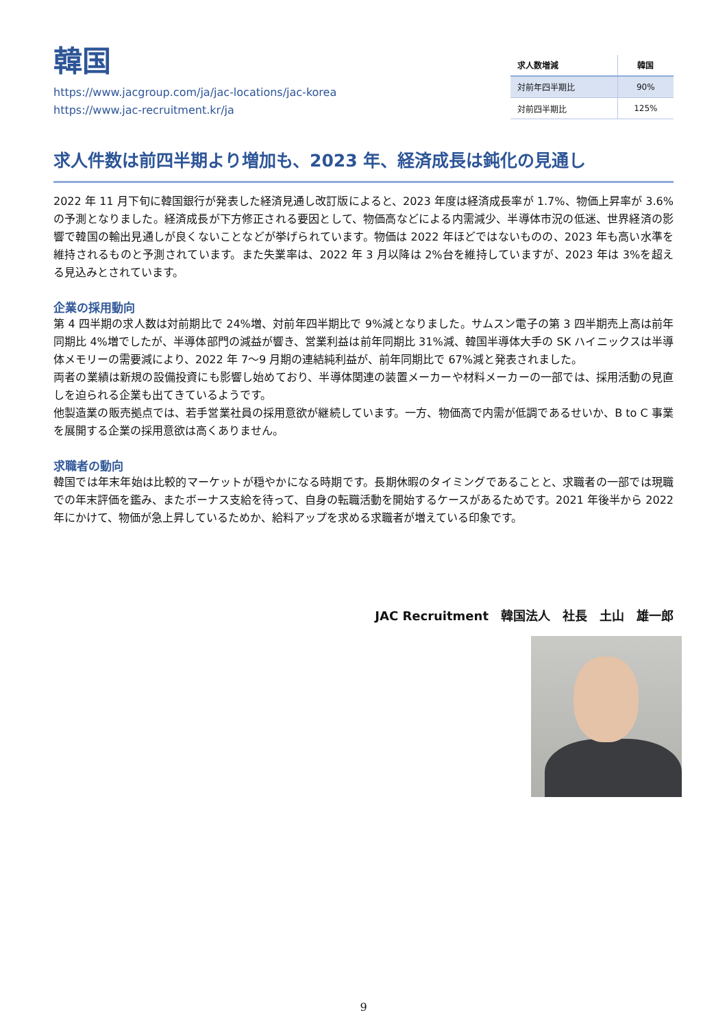韓国
https://www.jacgroup.com/ja/jac-locations/jac-korea
https://www.jac-recruitment.kr/ja
| 求人数増減 | 韓国 |
| --- | --- |
| 対前年四半期比 | 90% |
| 対前四半期比 | 125% |
求人件数は前四半期より増加も、2023 年、経済成長は鈍化の見通し
2022 年 11 月下旬に韓国銀行が発表した経済見通し改訂版によると、2023 年度は経済成長率が 1.7%、物価上昇率が 3.6%の予測となりました。経済成長が下方修正される要因として、物価高などによる内需減少、半導体市況の低迷、世界経済の影響で韓国の輸出見通しが良くないことなどが挙げられています。物価は 2022 年ほどではないものの、2023 年も高い水準を維持されるものと予測されています。また失業率は、2022 年 3 月以降は 2%台を維持していますが、2023 年は 3%を超える見込みとされています。
企業の採用動向
第 4 四半期の求人数は対前期比で 24%増、対前年四半期比で 9%減となりました。サムスン電子の第 3 四半期売上高は前年同期比 4%増でしたが、半導体部門の減益が響き、営業利益は前年同期比 31%減、韓国半導体大手の SK ハイニックスは半導体メモリーの需要減により、2022 年 7～9 月期の連結純利益が、前年同期比で 67%減と発表されました。
両者の業績は新規の設備投資にも影響し始めており、半導体関連の装置メーカーや材料メーカーの一部では、採用活動の見直しを迫られる企業も出てきているようです。
他製造業の販売拠点では、若手営業社員の採用意欲が継続しています。一方、物価高で内需が低調であるせいか、B to C 事業を展開する企業の採用意欲は高くありません。
求職者の動向
韓国では年末年始は比較的マーケットが穏やかになる時期です。長期休暇のタイミングであることと、求職者の一部では現職での年末評価を鑑み、またボーナス支給を待って、自身の転職活動を開始するケースがあるためです。2021 年後半から 2022 年にかけて、物価が急上昇しているためか、給料アップを求める求職者が増えている印象です。
JAC Recruitment　韓国法人　社長　土山　雄一郎
9